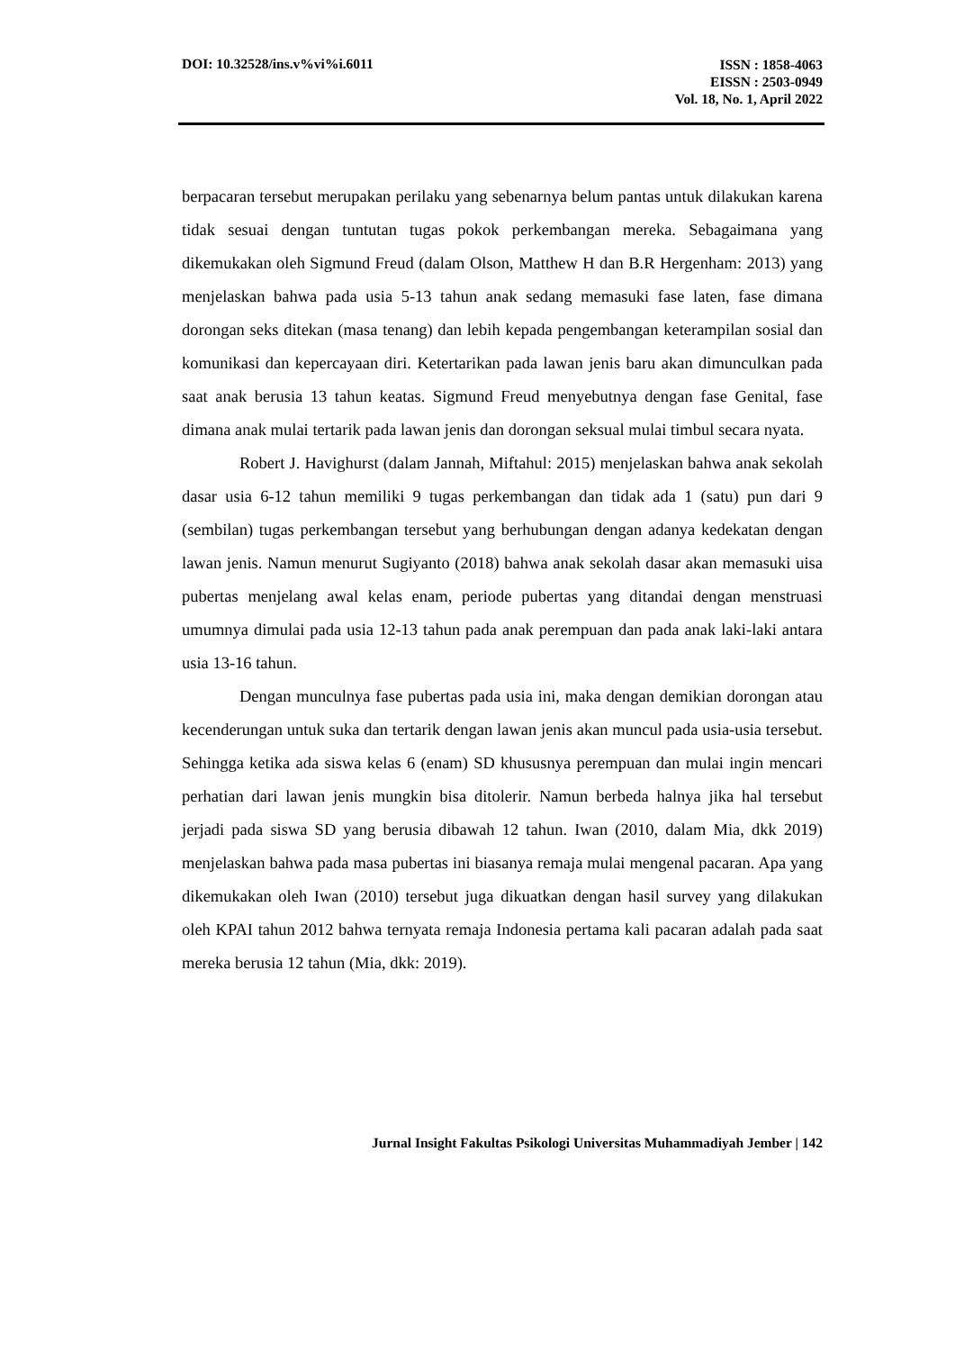DOI: 10.32528/ins.v%vi%i.6011
ISSN : 1858-4063
EISSN : 2503-0949
Vol. 18, No. 1, April 2022
berpacaran tersebut merupakan perilaku yang sebenarnya belum pantas untuk dilakukan karena tidak sesuai dengan tuntutan tugas pokok perkembangan mereka. Sebagaimana yang dikemukakan oleh Sigmund Freud (dalam Olson, Matthew H dan B.R Hergenham: 2013) yang menjelaskan bahwa pada usia 5-13 tahun anak sedang memasuki fase laten, fase dimana dorongan seks ditekan (masa tenang) dan lebih kepada pengembangan keterampilan sosial dan komunikasi dan kepercayaan diri. Ketertarikan pada lawan jenis baru akan dimunculkan pada saat anak berusia 13 tahun keatas. Sigmund Freud menyebutnya dengan fase Genital, fase dimana anak mulai tertarik pada lawan jenis dan dorongan seksual mulai timbul secara nyata.
Robert J. Havighurst (dalam Jannah, Miftahul: 2015) menjelaskan bahwa anak sekolah dasar usia 6-12 tahun memiliki 9 tugas perkembangan dan tidak ada 1 (satu) pun dari 9 (sembilan) tugas perkembangan tersebut yang berhubungan dengan adanya kedekatan dengan lawan jenis. Namun menurut Sugiyanto (2018) bahwa anak sekolah dasar akan memasuki uisa pubertas menjelang awal kelas enam, periode pubertas yang ditandai dengan menstruasi umumnya dimulai pada usia 12-13 tahun pada anak perempuan dan pada anak laki-laki antara usia 13-16 tahun.
Dengan munculnya fase pubertas pada usia ini, maka dengan demikian dorongan atau kecenderungan untuk suka dan tertarik dengan lawan jenis akan muncul pada usia-usia tersebut. Sehingga ketika ada siswa kelas 6 (enam) SD khususnya perempuan dan mulai ingin mencari perhatian dari lawan jenis mungkin bisa ditolerir. Namun berbeda halnya jika hal tersebut jerjadi pada siswa SD yang berusia dibawah 12 tahun. Iwan (2010, dalam Mia, dkk 2019) menjelaskan bahwa pada masa pubertas ini biasanya remaja mulai mengenal pacaran. Apa yang dikemukakan oleh Iwan (2010) tersebut juga dikuatkan dengan hasil survey yang dilakukan oleh KPAI tahun 2012 bahwa ternyata remaja Indonesia pertama kali pacaran adalah pada saat mereka berusia 12 tahun (Mia, dkk: 2019).
Jurnal Insight Fakultas Psikologi Universitas Muhammadiyah Jember | 142